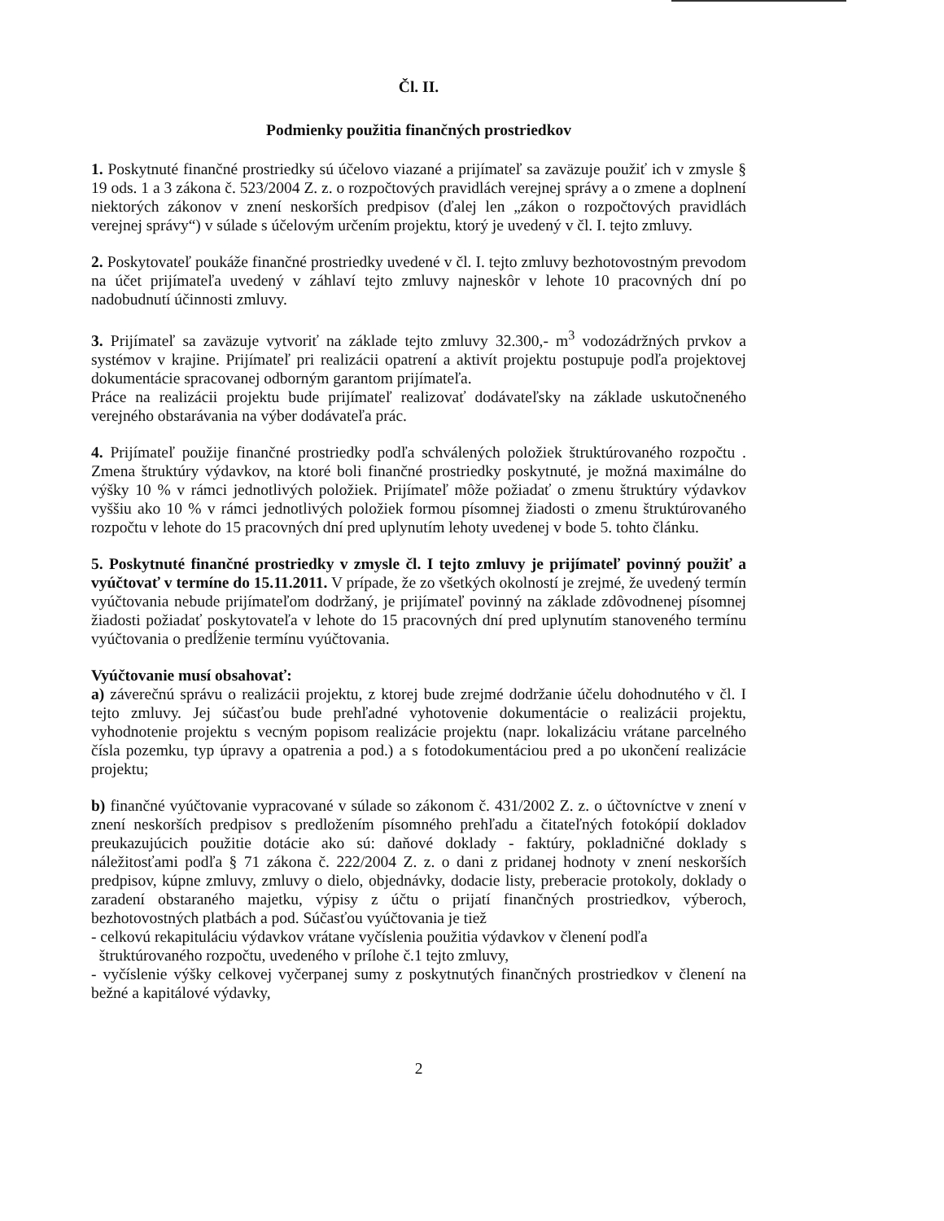Čl. II.
Podmienky použitia finančných prostriedkov
1. Poskytnuté finančné prostriedky sú účelovo viazané a prijímateľ sa zaväzuje použiť ich v zmysle § 19 ods. 1 a 3 zákona č. 523/2004 Z. z. o rozpočtových pravidlách verejnej správy a o zmene a doplnení niektorých zákonov v znení neskorších predpisov (ďalej len „zákon o rozpočtových pravidlách verejnej správy“) v súlade s účelovým určením projektu, ktorý je uvedený v čl. I. tejto zmluvy.
2. Poskytovateľ poukáže finančné prostriedky uvedené v čl. I. tejto zmluvy bezhotovostným prevodom na účet prijímateľa uvedený v záhlaví tejto zmluvy najneskôr v lehote 10 pracovných dní po nadobudnutí účinnosti zmluvy.
3. Prijímateľ sa zaväzuje vytvoriť na základe tejto zmluvy 32.300,- m<sup>3</sup> vodozádržných prvkov a systémov v krajine. Prijímateľ pri realizácii opatrení a aktivít projektu postupuje podľa projektovej dokumentácie spracovanej odborným garantom prijímateľa.
Práce na realizácii projektu bude prijímateľ realizovať dodávateľsky na základe uskutočneného verejného obstarávania na výber dodávateľa prác.
4. Prijímateľ použije finančné prostriedky podľa schválených položiek štruktúrovaného rozpočtu . Zmena štruktúry výdavkov, na ktoré boli finančné prostriedky poskytnuté, je možná maximálne do výšky 10 % v rámci jednotlivých položiek. Prijímateľ môže požiadať o zmenu štruktúry výdavkov vyššiu ako 10 % v rámci jednotlivých položiek formou písomnej žiadosti o zmenu štruktúrovaného rozpočtu v lehote do 15 pracovných dní pred uplynutím lehoty uvedenej v bode 5. tohto článku.
5. Poskytnuté finančné prostriedky v zmysle čl. I tejto zmluvy je prijímateľ povinný použiť a vyúčtovať v termíne do 15.11.2011. V prípade, že zo všetkých okolností je zrejmé, že uvedený termín vyúčtovania nebude prijímateľom dodržaný, je prijímateľ povinný na základe zdôvodnenej písomnej žiadosti požiadať poskytovateľa v lehote do 15 pracovných dní pred uplynutím stanoveného termínu vyúčtovania o predĺženie termínu vyúčtovania.
Vyúčtovanie musí obsahovať:
a) záverečnú správu o realizácii projektu, z ktorej bude zrejmé dodržanie účelu dohodnutého v čl. I tejto zmluvy. Jej súčasťou bude prehľadné vyhotovenie dokumentácie o realizácii projektu, vyhodnotenie projektu s vecným popisom realizácie projektu (napr. lokalizáciu vrátane parcelného čísla pozemku, typ úpravy a opatrenia a pod.) a s fotodokumentáciou pred a po ukončení realizácie projektu;
b) finančné vyúčtovanie vypracované v súlade so zákonom č. 431/2002 Z. z. o účtovníctve v znení v znení neskorších predpisov s predložením písomného prehľadu a čitateľných fotokópií dokladov preukazujúcich použitie dotácie ako sú: daňové doklady - faktúry, pokladničné doklady s náležitosťami podľa § 71 zákona č. 222/2004 Z. z. o dani z pridanej hodnoty v znení neskorších predpisov, kúpne zmluvy, zmluvy o dielo, objednávky, dodacie listy, preberacie protokoly, doklady o zaradení obstaraného majetku, výpisy z účtu o prijatí finančných prostriedkov, výberoch, bezhotovostných platbách a pod. Súčasťou vyúčtovania je tiež
- celkovú rekapituláciu výdavkov vrátane vyčíslenia použitia výdavkov v členení podľa
štruktúrovaného rozpočtu, uvedeného v prílohe č.1 tejto zmluvy,
- vyčíslenie výšky celkovej vyčerpanej sumy z poskytnutých finančných prostriedkov v členení na bežné a kapitálové výdavky,
2